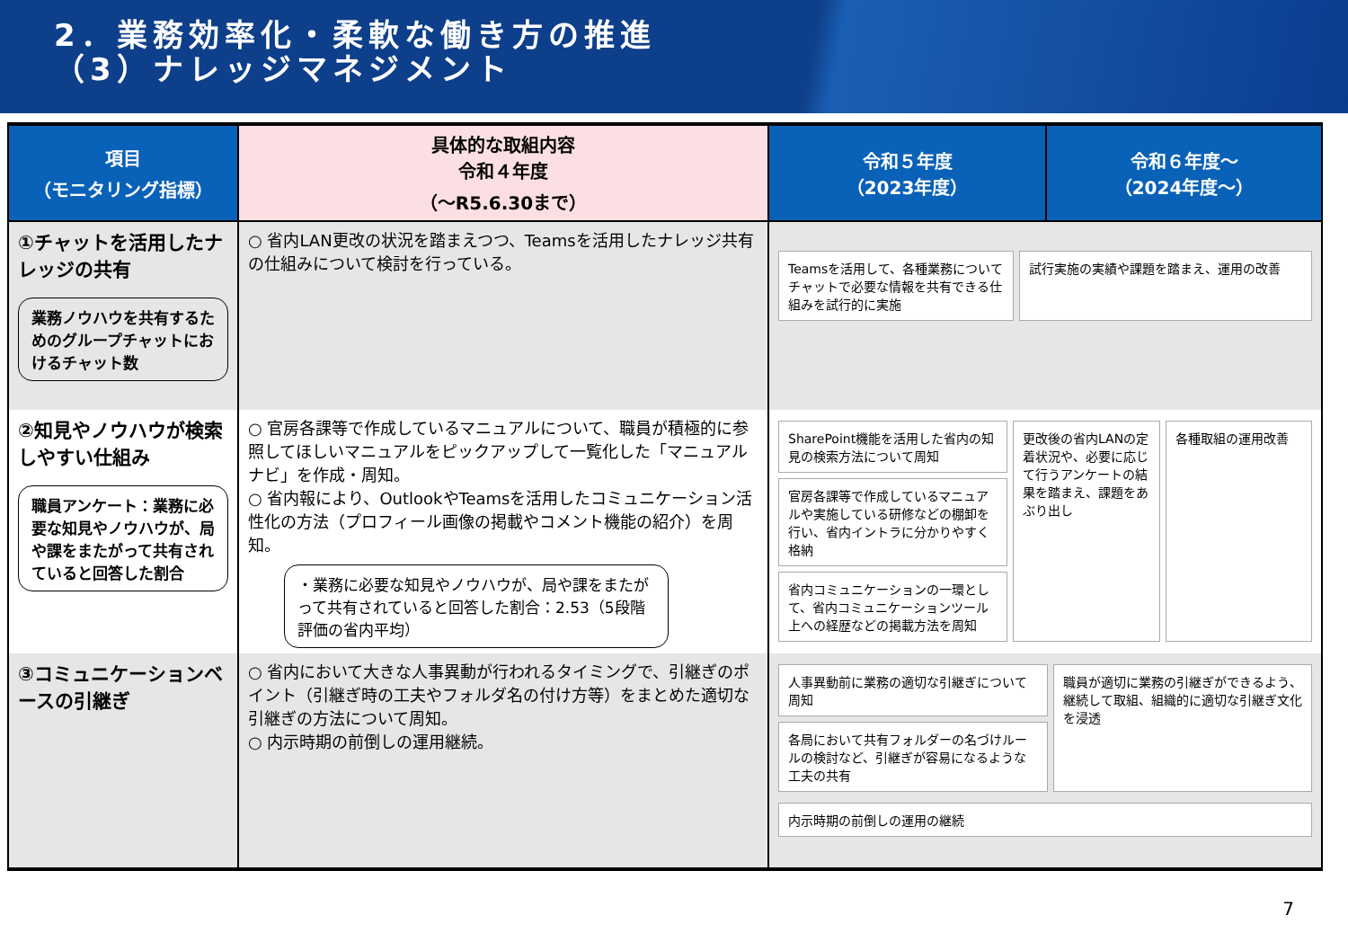2．業務効率化・柔軟な働き方の推進
（3）ナレッジマネジメント
| 項目 （モニタリング指標） | 具体的な取組内容 令和４年度 （～R5.6.30まで） | 令和５年度 （2023年度） | 令和６年度～ （2024年度～） |
| --- | --- | --- | --- |
| ①チャットを活用したナレッジの共有 業務ノウハウを共有するためのグループチャットにおけるチャット数 | ○ 省内LAN更改の状況を踏まえつつ、Teamsを活用したナレッジ共有の仕組みについて検討を行っている。 | Teamsを活用して、各種業務についてチャットで必要な情報を共有できる仕組みを試行的に実施 試行実施の実績や課題を踏まえ、運用の改善 | |
| ②知見やノウハウが検索しやすい仕組み 職員アンケート：業務に必要な知見やノウハウが、局や課をまたがって共有されていると回答した割合 | ○ 官房各課等で作成しているマニュアルについて、職員が積極的に参照してほしいマニュアルをピックアップして一覧化した「マニュアルナビ」を作成・周知。 ○ 省内報により、OutlookやTeamsを活用したコミュニケーション活性化の方法（プロフィール画像の掲載やコメント機能の紹介）を周知。 ・業務に必要な知見やノウハウが、局や課をまたがって共有されていると回答した割合：2.53（5段階評価の省内平均） | SharePoint機能を活用した省内の知見の検索方法について周知 官房各課等で作成しているマニュアルや実施している研修などの棚卸を行い、省内イントラに分かりやすく格納 省内コミュニケーションの一環として、省内コミュニケーションツール上への経歴などの掲載方法を周知 更改後の省内LANの定着状況や、必要に応じて行うアンケートの結果を踏まえ、課題をあぶり出し 各種取組の運用改善 | |
| ③コミュニケーションベースの引継ぎ | ○ 省内において大きな人事異動が行われるタイミングで、引継ぎのポイント（引継ぎ時の工夫やフォルダ名の付け方等）をまとめた適切な引継ぎの方法について周知。 ○ 内示時期の前倒しの運用継続。 | 人事異動前に業務の適切な引継ぎについて周知 各局において共有フォルダーの名づけルールの検討など、引継ぎが容易になるような工夫の共有 職員が適切に業務の引継ぎができるよう、継続して取組、組織的に適切な引継ぎ文化を浸透 内示時期の前倒しの運用の継続 | |
7